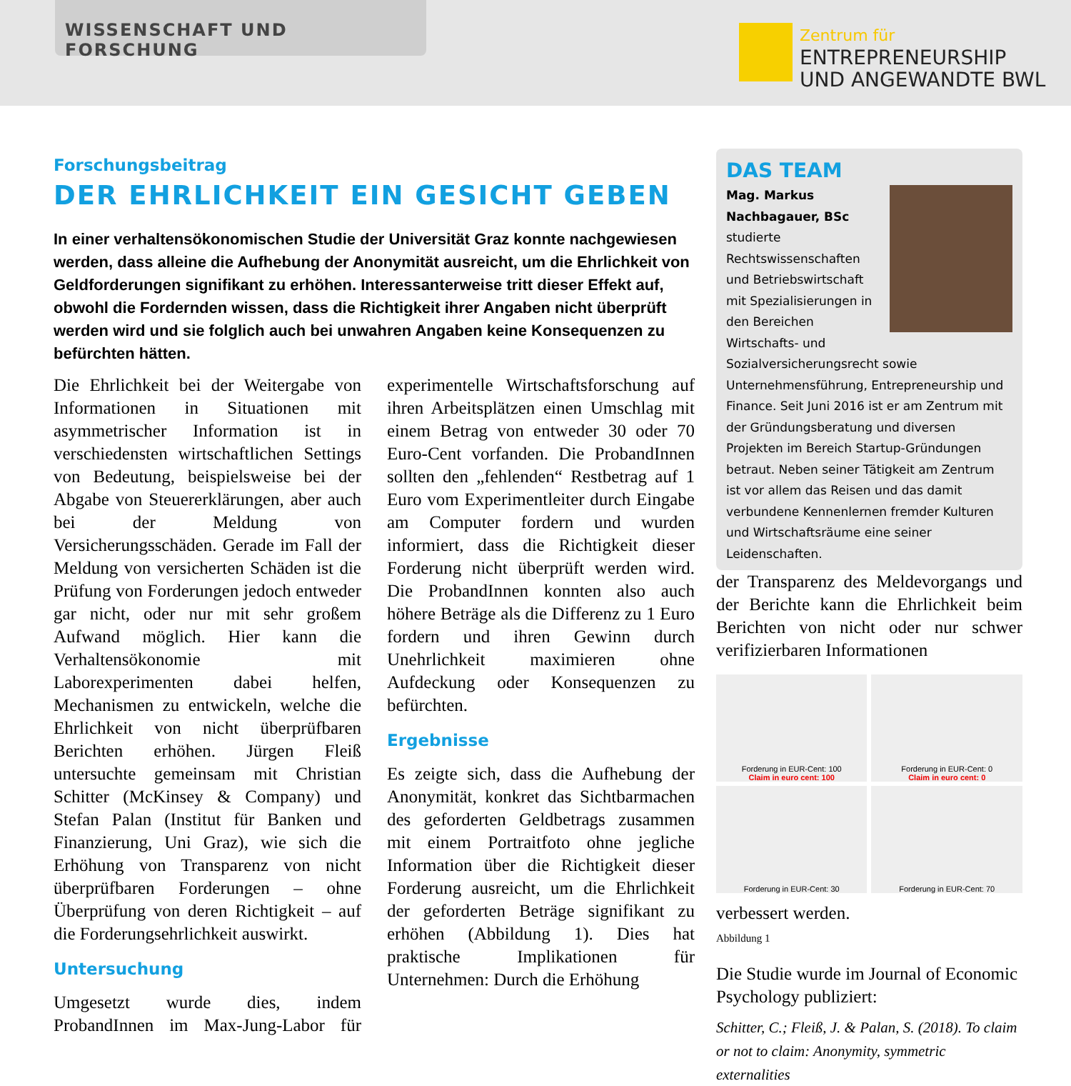WISSENSCHAFT UND FORSCHUNG
Zentrum für
ENTREPRENEURSHIP
UND ANGEWANDTE BWL
Forschungsbeitrag
DER EHRLICHKEIT EIN GESICHT GEBEN
In einer verhaltensökonomischen Studie der Universität Graz konnte nachgewiesen werden, dass alleine die Aufhebung der Anonymität ausreicht, um die Ehrlichkeit von Geldforderungen signifikant zu erhöhen. Interessanterweise tritt dieser Effekt auf, obwohl die Fordernden wissen, dass die Richtigkeit ihrer Angaben nicht überprüft werden wird und sie folglich auch bei unwahren Angaben keine Konsequenzen zu befürchten hätten.
Die Ehrlichkeit bei der Weitergabe von Informationen in Situationen mit asymmetrischer Information ist in verschiedensten wirtschaftlichen Settings von Bedeutung, beispielsweise bei der Abgabe von Steuererklärungen, aber auch bei der Meldung von Versicherungsschäden. Gerade im Fall der Meldung von versicherten Schäden ist die Prüfung von Forderungen jedoch entweder gar nicht, oder nur mit sehr großem Aufwand möglich. Hier kann die Verhaltensökonomie mit Laborexperimenten dabei helfen, Mechanismen zu entwickeln, welche die Ehrlichkeit von nicht überprüfbaren Berichten erhöhen. Jürgen Fleiß untersuchte gemeinsam mit Christian Schitter (McKinsey & Company) und Stefan Palan (Institut für Banken und Finanzierung, Uni Graz), wie sich die Erhöhung von Transparenz von nicht überprüfbaren Forderungen – ohne Überprüfung von deren Richtigkeit – auf die Forderungsehrlichkeit auswirkt.
Untersuchung
Umgesetzt wurde dies, indem ProbandInnen im Max-Jung-Labor für experimentelle Wirtschaftsforschung auf ihren Arbeitsplätzen einen Umschlag mit einem Betrag von entweder 30 oder 70 Euro-Cent vorfanden. Die ProbandInnen sollten den „fehlenden“ Restbetrag auf 1 Euro vom Experimentleiter durch Eingabe am Computer fordern und wurden informiert, dass die Richtigkeit dieser Forderung nicht überprüft werden wird. Die ProbandInnen konnten also auch höhere Beträge als die Differenz zu 1 Euro fordern und ihren Gewinn durch Unehrlichkeit maximieren ohne Aufdeckung oder Konsequenzen zu befürchten.
Ergebnisse
Es zeigte sich, dass die Aufhebung der Anonymität, konkret das Sichtbarmachen des geforderten Geldbetrags zusammen mit einem Portraitfoto ohne jegliche Information über die Richtigkeit dieser Forderung ausreicht, um die Ehrlichkeit der geforderten Beträge signifikant zu erhöhen (Abbildung 1). Dies hat praktische Implikationen für Unternehmen: Durch die Erhöhung
DAS TEAM
Mag. Markus Nachbagauer, BSc studierte Rechtswissenschaften und Betriebswirtschaft mit Spezialisierungen in den Bereichen Wirtschafts- und Sozialversicherungsrecht sowie Unternehmensführung, Entrepreneurship und Finance. Seit Juni 2016 ist er am Zentrum mit der Gründungsberatung und diversen Projekten im Bereich Startup-Gründungen betraut. Neben seiner Tätigkeit am Zentrum ist vor allem das Reisen und das damit verbundene Kennenlernen fremder Kulturen und Wirtschaftsräume eine seiner Leidenschaften.
der Transparenz des Meldevorgangs und der Berichte kann die Ehrlichkeit beim Berichten von nicht oder nur schwer verifizierbaren Informationen
Forderung in EUR-Cent: 100
Claim in euro cent: 100
Forderung in EUR-Cent: 0
Claim in euro cent: 0
Forderung in EUR-Cent: 30
Forderung in EUR-Cent: 70
verbessert werden.
Abbildung 1
Die Studie wurde im Journal of Economic Psychology publiziert:
Schitter, C.; Fleiß, J. & Palan, S. (2018). To claim or not to claim: Anonymity, symmetric externalities